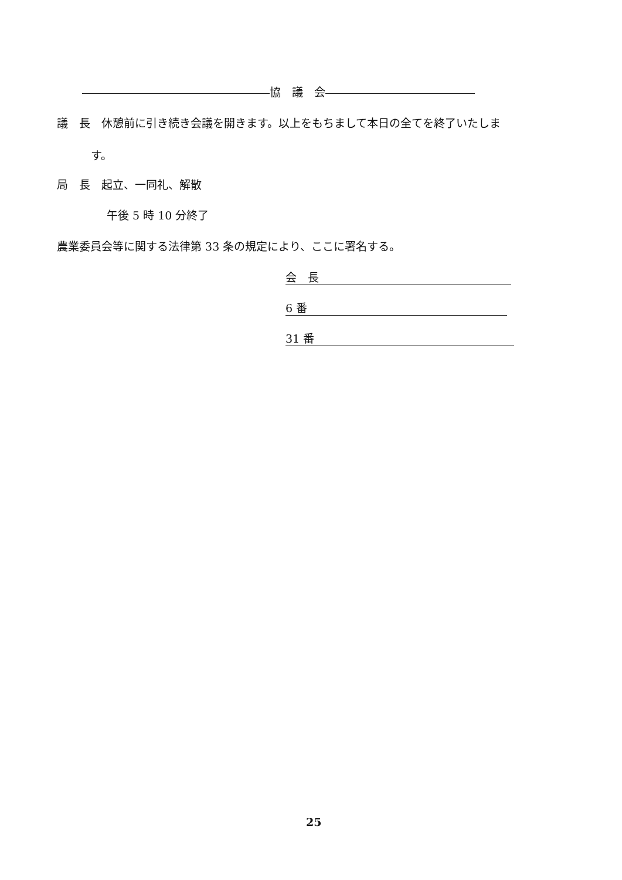協　議　会
議　長　休憩前に引き続き会議を開きます。以上をもちまして本日の全てを終了いたしま
す。
局　長　起立、一同礼、解散
午後 5 時 10 分終了
農業委員会等に関する法律第 33 条の規定により、ここに署名する。
会　長
6 番
31 番
25